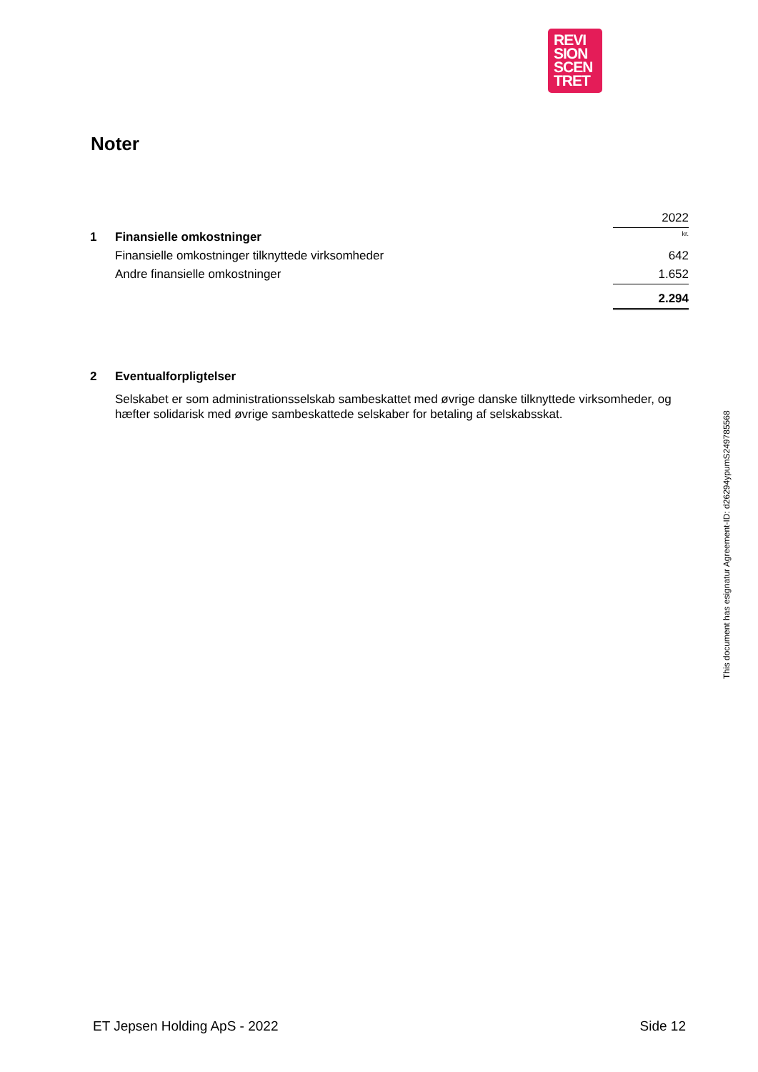REVI
SION
SCEN
TRET
Noter
| | | 2022 |
| 1 | Finansielle omkostninger | kr. |
| | Finansielle omkostninger tilknyttede virksomheder | 642 |
| | Andre finansielle omkostninger | 1.652 |
| | | 2.294 |
| 2 | Eventualforpligtelser |
Selskabet er som administrationsselskab sambeskattet med øvrige danske tilknyttede virksomheder, og hæfter solidarisk med øvrige sambeskattede selskaber for betaling af selskabsskat.
This document has esignatur Agreement-ID: d26294ypumS249785568
ET Jepsen Holding ApS - 2022 Side 12